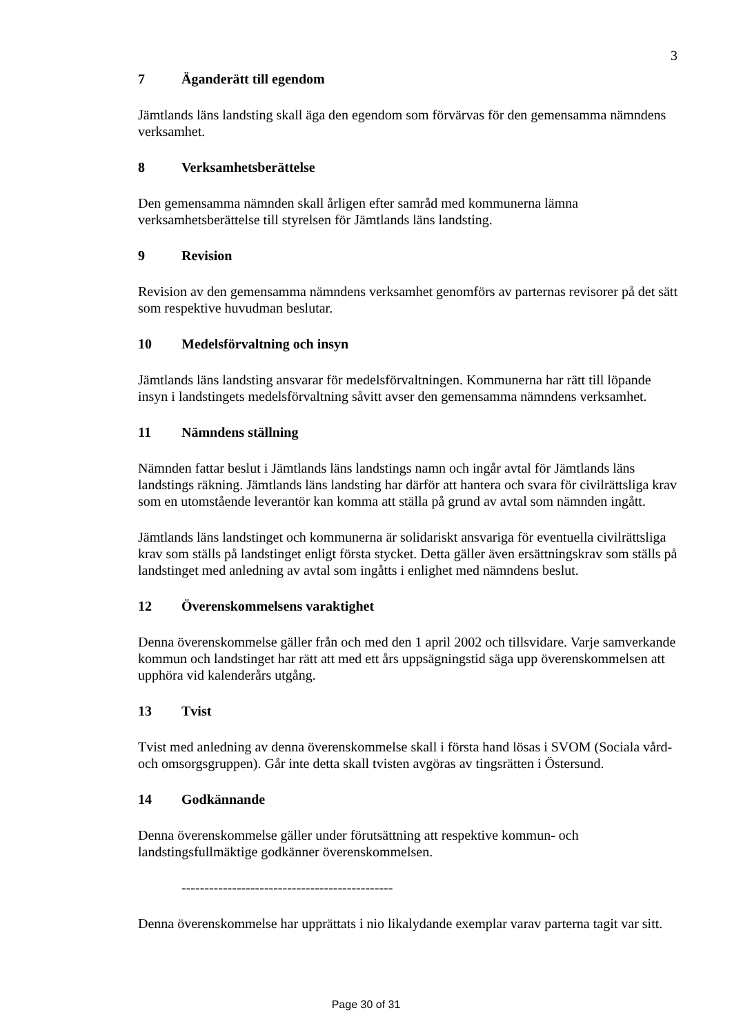3
7 Äganderätt till egendom
Jämtlands läns landsting skall äga den egendom som förvärvas för den gemensamma nämndens verksamhet.
8 Verksamhetsberättelse
Den gemensamma nämnden skall årligen efter samråd med kommunerna lämna verksamhetsberättelse till styrelsen för Jämtlands läns landsting.
9 Revision
Revision av den gemensamma nämndens verksamhet genomförs av parternas revisorer på det sätt som respektive huvudman beslutar.
10 Medelsförvaltning och insyn
Jämtlands läns landsting ansvarar för medelsförvaltningen. Kommunerna har rätt till löpande insyn i landstingets medelsförvaltning såvitt avser den gemensamma nämndens verksamhet.
11 Nämndens ställning
Nämnden fattar beslut i Jämtlands läns landstings namn och ingår avtal för Jämtlands läns landstings räkning. Jämtlands läns landsting har därför att hantera och svara för civilrättsliga krav som en utomstående leverantör kan komma att ställa på grund av avtal som nämnden ingått.
Jämtlands läns landstinget och kommunerna är solidariskt ansvariga för eventuella civilrättsliga krav som ställs på landstinget enligt första stycket. Detta gäller även ersättningskrav som ställs på landstinget med anledning av avtal som ingåtts i enlighet med nämndens beslut.
12 Överenskommelsens varaktighet
Denna överenskommelse gäller från och med den 1 april 2002 och tillsvidare. Varje samverkande kommun och landstinget har rätt att med ett års uppsägningstid säga upp överenskommelsen att upphöra vid kalenderårs utgång.
13 Tvist
Tvist med anledning av denna överenskommelse skall i första hand lösas i SVOM (Sociala vård- och omsorgsgruppen). Går inte detta skall tvisten avgöras av tingsrätten i Östersund.
14 Godkännande
Denna överenskommelse gäller under förutsättning att respektive kommun- och landstingsfullmäktige godkänner överenskommelsen.
----------------------------------------------
Denna överenskommelse har upprättats i nio likalydande exemplar varav parterna tagit var sitt.
Page 30 of 31